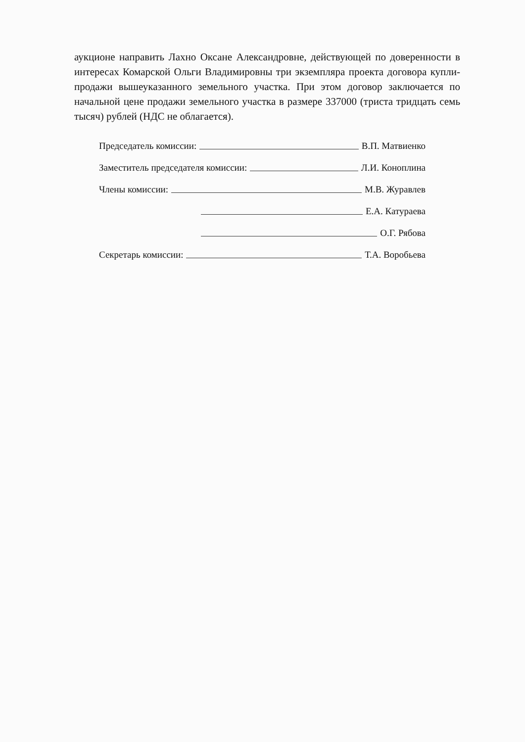аукционе направить Лахно Оксане Александровне, действующей по доверенности в интересах Комарской Ольги Владимировны три экземпляра проекта договора купли-продажи вышеуказанного земельного участка. При этом договор заключается по начальной цене продажи земельного участка в размере 337000 (триста тридцать семь тысяч) рублей (НДС не облагается).
Председатель комиссии: В.П. Матвиенко
Заместитель председателя комиссии: Л.И. Коноплина
Члены комиссии: М.В. Журавлев
Е.А. Катураева
О.Г. Рябова
Секретарь комиссии: Т.А. Воробьева